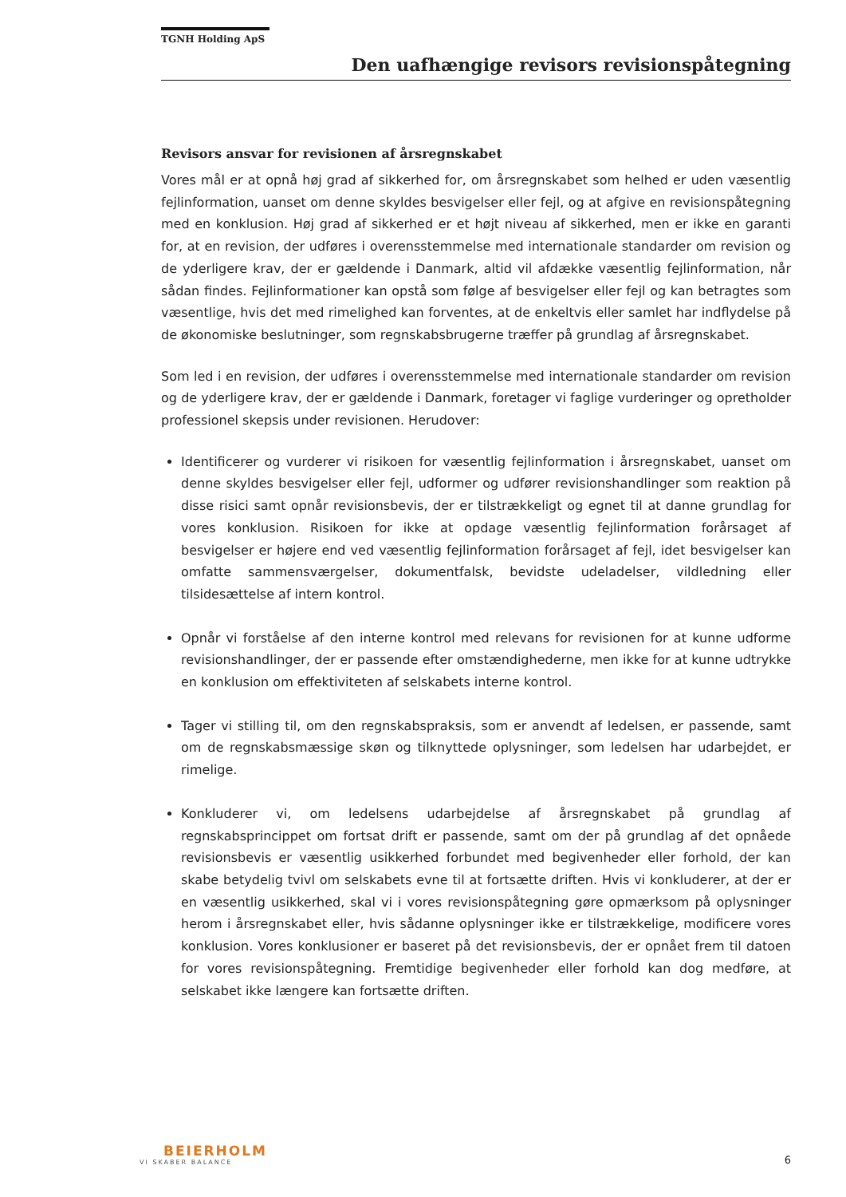TGNH Holding ApS
Den uafhængige revisors revisionspåtegning
Revisors ansvar for revisionen af årsregnskabet
Vores mål er at opnå høj grad af sikkerhed for, om årsregnskabet som helhed er uden væsentlig fejlinformation, uanset om denne skyldes besvigelser eller fejl, og at afgive en revisionspåtegning med en konklusion. Høj grad af sikkerhed er et højt niveau af sikkerhed, men er ikke en garanti for, at en revision, der udføres i overensstemmelse med internationale standarder om revision og de yderligere krav, der er gældende i Danmark, altid vil afdække væsentlig fejlinformation, når sådan findes. Fejlinformationer kan opstå som følge af besvigelser eller fejl og kan betragtes som væsentlige, hvis det med rimelighed kan forventes, at de enkeltvis eller samlet har indflydelse på de økonomiske beslutninger, som regnskabsbrugerne træffer på grundlag af årsregnskabet.
Som led i en revision, der udføres i overensstemmelse med internationale standarder om revision og de yderligere krav, der er gældende i Danmark, foretager vi faglige vurderinger og opretholder professionel skepsis under revisionen. Herudover:
Identificerer og vurderer vi risikoen for væsentlig fejlinformation i årsregnskabet, uanset om denne skyldes besvigelser eller fejl, udformer og udfører revisionshandlinger som reaktion på disse risici samt opnår revisionsbevis, der er tilstrækkeligt og egnet til at danne grundlag for vores konklusion. Risikoen for ikke at opdage væsentlig fejlinformation forårsaget af besvigelser er højere end ved væsentlig fejlinformation forårsaget af fejl, idet besvigelser kan omfatte sammensværgelser, dokumentfalsk, bevidste udeladelser, vildledning eller tilsidesættelse af intern kontrol.
Opnår vi forståelse af den interne kontrol med relevans for revisionen for at kunne udforme revisionshandlinger, der er passende efter omstændighederne, men ikke for at kunne udtrykke en konklusion om effektiviteten af selskabets interne kontrol.
Tager vi stilling til, om den regnskabspraksis, som er anvendt af ledelsen, er passende, samt om de regnskabsmæssige skøn og tilknyttede oplysninger, som ledelsen har udarbejdet, er rimelige.
Konkluderer vi, om ledelsens udarbejdelse af årsregnskabet på grundlag af regnskabsprincippet om fortsat drift er passende, samt om der på grundlag af det opnåede revisionsbevis er væsentlig usikkerhed forbundet med begivenheder eller forhold, der kan skabe betydelig tvivl om selskabets evne til at fortsætte driften. Hvis vi konkluderer, at der er en væsentlig usikkerhed, skal vi i vores revisionspåtegning gøre opmærksom på oplysninger herom i årsregnskabet eller, hvis sådanne oplysninger ikke er tilstrækkelige, modificere vores konklusion. Vores konklusioner er baseret på det revisionsbevis, der er opnået frem til datoen for vores revisionspåtegning. Fremtidige begivenheder eller forhold kan dog medføre, at selskabet ikke længere kan fortsætte driften.
BEIERHOLM
VI SKABER BALANCE
6